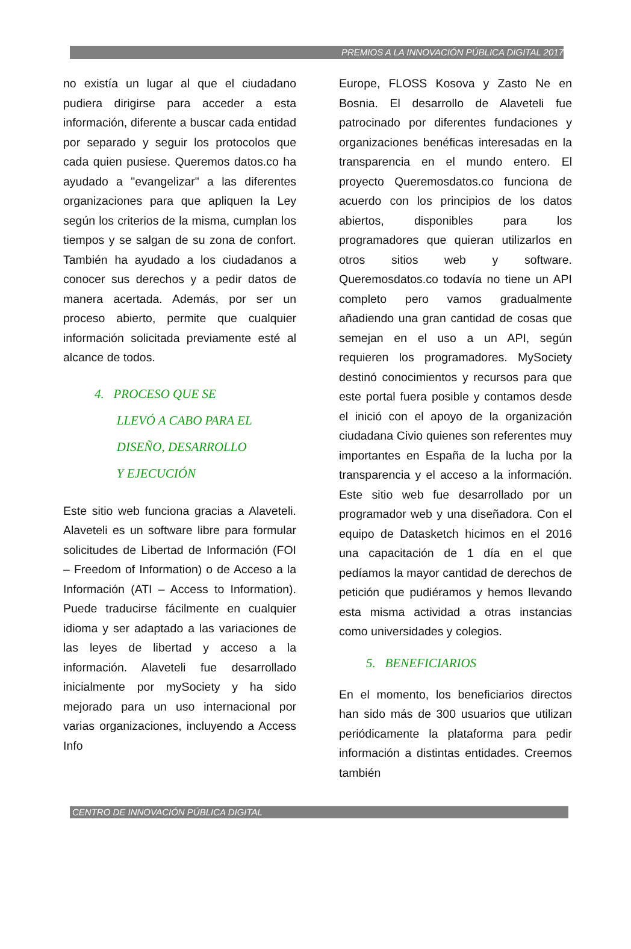PREMIOS A LA INNOVACIÓN PÚBLICA DIGITAL 2017
no existía un lugar al que el ciudadano pudiera dirigirse para acceder a esta información, diferente a buscar cada entidad por separado y seguir los protocolos que cada quien pusiese. Queremos datos.co ha ayudado a "evangelizar" a las diferentes organizaciones para que apliquen la Ley según los criterios de la misma, cumplan los tiempos y se salgan de su zona de confort. También ha ayudado a los ciudadanos a conocer sus derechos y a pedir datos de manera acertada. Además, por ser un proceso abierto, permite que cualquier información solicitada previamente esté al alcance de todos.
4. PROCESO QUE SE
LLEVÓ A CABO PARA EL
DISEÑO, DESARROLLO
Y EJECUCIÓN
Este sitio web funciona gracias a Alaveteli. Alaveteli es un software libre para formular solicitudes de Libertad de Información (FOI – Freedom of Information) o de Acceso a la Información (ATI – Access to Information). Puede traducirse fácilmente en cualquier idioma y ser adaptado a las variaciones de las leyes de libertad y acceso a la información. Alaveteli fue desarrollado inicialmente por mySociety y ha sido mejorado para un uso internacional por varias organizaciones, incluyendo a Access Info
Europe, FLOSS Kosova y Zasto Ne en Bosnia. El desarrollo de Alaveteli fue patrocinado por diferentes fundaciones y organizaciones benéficas interesadas en la transparencia en el mundo entero. El proyecto Queremosdatos.co funciona de acuerdo con los principios de los datos abiertos, disponibles para los programadores que quieran utilizarlos en otros sitios web y software. Queremosdatos.co todavía no tiene un API completo pero vamos gradualmente añadiendo una gran cantidad de cosas que semejan en el uso a un API, según requieren los programadores. MySociety destinó conocimientos y recursos para que este portal fuera posible y contamos desde el inició con el apoyo de la organización ciudadana Civio quienes son referentes muy importantes en España de la lucha por la transparencia y el acceso a la información. Este sitio web fue desarrollado por un programador web y una diseñadora. Con el equipo de Datasketch hicimos en el 2016 una capacitación de 1 día en el que pedíamos la mayor cantidad de derechos de petición que pudiéramos y hemos llevando esta misma actividad a otras instancias como universidades y colegios.
5. BENEFICIARIOS
En el momento, los beneficiarios directos han sido más de 300 usuarios que utilizan periódicamente la plataforma para pedir información a distintas entidades. Creemos también
CENTRO DE INNOVACIÓN PÚBLICA DIGITAL